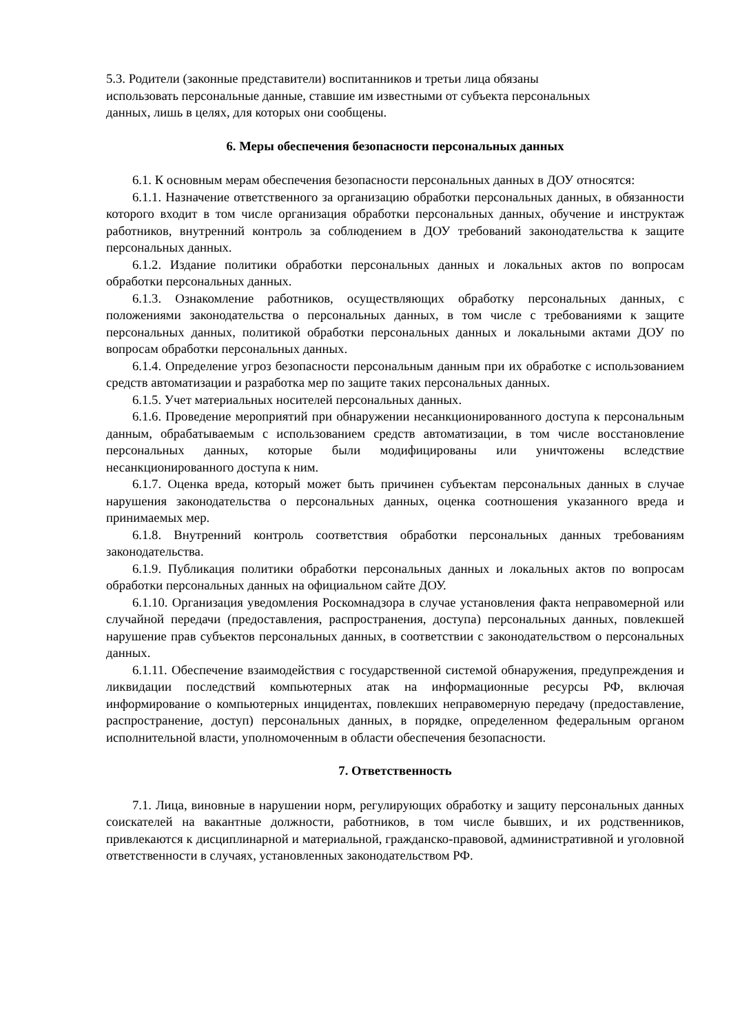5.3. Родители (законные представители) воспитанников и третьи лица обязаны
использовать персональные данные, ставшие им известными от субъекта персональных
данных, лишь в целях, для которых они сообщены.
6. Меры обеспечения безопасности персональных данных
6.1. К основным мерам обеспечения безопасности персональных данных в ДОУ относятся:
6.1.1. Назначение ответственного за организацию обработки персональных данных, в обязанности которого входит в том числе организация обработки персональных данных, обучение и инструктаж работников, внутренний контроль за соблюдением в ДОУ требований законодательства к защите персональных данных.
6.1.2. Издание политики обработки персональных данных и локальных актов по вопросам обработки персональных данных.
6.1.3. Ознакомление работников, осуществляющих обработку персональных данных, с положениями законодательства о персональных данных, в том числе с требованиями к защите персональных данных, политикой обработки персональных данных и локальными актами ДОУ по вопросам обработки персональных данных.
6.1.4. Определение угроз безопасности персональным данным при их обработке с использованием средств автоматизации и разработка мер по защите таких персональных данных.
6.1.5. Учет материальных носителей персональных данных.
6.1.6. Проведение мероприятий при обнаружении несанкционированного доступа к персональным данным, обрабатываемым с использованием средств автоматизации, в том числе восстановление персональных данных, которые были модифицированы или уничтожены вследствие несанкционированного доступа к ним.
6.1.7. Оценка вреда, который может быть причинен субъектам персональных данных в случае нарушения законодательства о персональных данных, оценка соотношения указанного вреда и принимаемых мер.
6.1.8. Внутренний контроль соответствия обработки персональных данных требованиям законодательства.
6.1.9. Публикация политики обработки персональных данных и локальных актов по вопросам обработки персональных данных на официальном сайте ДОУ.
6.1.10. Организация уведомления Роскомнадзора в случае установления факта неправомерной или случайной передачи (предоставления, распространения, доступа) персональных данных, повлекшей нарушение прав субъектов персональных данных, в соответствии с законодательством о персональных данных.
6.1.11. Обеспечение взаимодействия с государственной системой обнаружения, предупреждения и ликвидации последствий компьютерных атак на информационные ресурсы РФ, включая информирование о компьютерных инцидентах, повлекших неправомерную передачу (предоставление, распространение, доступ) персональных данных, в порядке, определенном федеральным органом исполнительной власти, уполномоченным в области обеспечения безопасности.
7. Ответственность
7.1. Лица, виновные в нарушении норм, регулирующих обработку и защиту персональных данных соискателей на вакантные должности, работников, в том числе бывших, и их родственников, привлекаются к дисциплинарной и материальной, гражданско-правовой, административной и уголовной ответственности в случаях, установленных законодательством РФ.